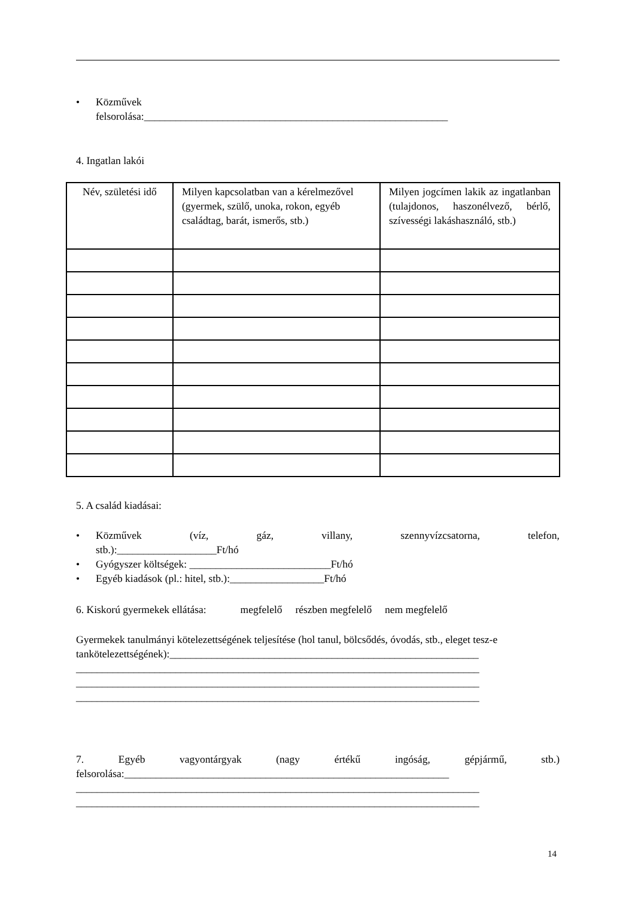• Közművek
felsorolása:__________________________________________________________
4. Ingatlan lakói
| Név, születési idő | Milyen kapcsolatban van a kérelmezővel (gyermek, szülő, unoka, rokon, egyéb családtag, barát, ismerős, stb.) | Milyen jogcímen lakik az ingatlanban (tulajdonos, haszonélvező, bérlő, szívességi lakáshasználó, stb.) |
5. A család kiadásai:
• Közművek (víz, gáz, villany, szennyvízcsatorna, telefon,
stb.):___________________Ft/hó
• Gyógyszer költségek: ___________________________Ft/hó
• Egyéb kiadások (pl.: hitel, stb.):__________________Ft/hó
6. Kiskorú gyermekek ellátása: megfelelő részben megfelelő nem megfelelő
Gyermekek tanulmányi kötelezettségének teljesítése (hol tanul, bölcsődés, óvodás, stb., eleget tesz-e
tankötelezettségének):___________________________________________________________
_____________________________________________________________________________
_____________________________________________________________________________
_____________________________________________________________________________
7. Egyéb vagyontárgyak (nagy értékű ingóság, gépjármű, stb.)
felsorolása:______________________________________________________________
_____________________________________________________________________________
_____________________________________________________________________________
14